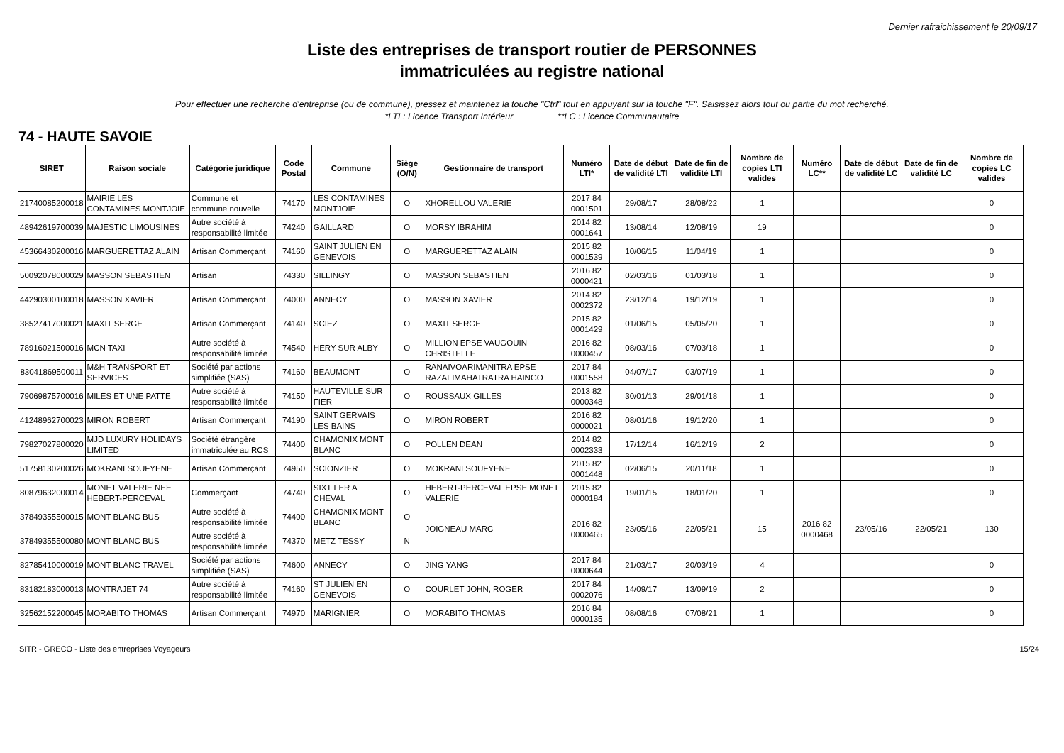Dernier rafraichissement le 20/09/17
Liste des entreprises de transport routier de PERSONNES
immatriculées au registre national
Pour effectuer une recherche d'entreprise (ou de commune), pressez et maintenez la touche "Ctrl" tout en appuyant sur la touche "F". Saisissez alors tout ou partie du mot recherché.
*LTI : Licence Transport Intérieur **LC : Licence Communautaire
74 - HAUTE SAVOIE
| SIRET | Raison sociale | Catégorie juridique | Code Postal | Commune | Siège (O/N) | Gestionnaire de transport | Numéro LTI* | Date de début de validité LTI | Date de fin de validité LTI | Nombre de copies LTI valides | Numéro LC** | Date de début de validité LC | Date de fin de validité LC | Nombre de copies LC valides |
| --- | --- | --- | --- | --- | --- | --- | --- | --- | --- | --- | --- | --- | --- | --- |
| 21740085200018 | MAIRIE LES CONTAMINES MONTJOIE | Commune et commune nouvelle | 74170 | LES CONTAMINES MONTJOIE | O | XHORELLOU VALERIE | 2017 84 0001501 | 29/08/17 | 28/08/22 | 1 | | | | 0 |
| 48942619700039 | MAJESTIC LIMOUSINES | Autre société à responsabilité limitée | 74240 | GAILLARD | O | MORSY IBRAHIM | 2014 82 0001641 | 13/08/14 | 12/08/19 | 19 | | | | 0 |
| 45366430200016 | MARGUERETTAZ ALAIN | Artisan Commerçant | 74160 | SAINT JULIEN EN GENEVOIS | O | MARGUERETTAZ ALAIN | 2015 82 0001539 | 10/06/15 | 11/04/19 | 1 | | | | 0 |
| 50092078000029 | MASSON SEBASTIEN | Artisan | 74330 | SILLINGY | O | MASSON SEBASTIEN | 2016 82 0000421 | 02/03/16 | 01/03/18 | 1 | | | | 0 |
| 44290300100018 | MASSON XAVIER | Artisan Commerçant | 74000 | ANNECY | O | MASSON XAVIER | 2014 82 0002372 | 23/12/14 | 19/12/19 | 1 | | | | 0 |
| 38527417000021 | MAXIT SERGE | Artisan Commerçant | 74140 | SCIEZ | O | MAXIT SERGE | 2015 82 0001429 | 01/06/15 | 05/05/20 | 1 | | | | 0 |
| 78916021500016 | MCN TAXI | Autre société à responsabilité limitée | 74540 | HERY SUR ALBY | O | MILLION EPSE VAUGOUIN CHRISTELLE | 2016 82 0000457 | 08/03/16 | 07/03/18 | 1 | | | | 0 |
| 83041869500011 | M&H TRANSPORT ET SERVICES | Société par actions simplifiée (SAS) | 74160 | BEAUMONT | O | RANAIVOARIMANITRA EPSE RAZAFIMAHATRATRA HAINGO | 2017 84 0001558 | 04/07/17 | 03/07/19 | 1 | | | | 0 |
| 79069875700016 | MILES ET UNE PATTE | Autre société à responsabilité limitée | 74150 | HAUTEVILLE SUR FIER | O | ROUSSAUX GILLES | 2013 82 0000348 | 30/01/13 | 29/01/18 | 1 | | | | 0 |
| 41248962700023 | MIRON ROBERT | Artisan Commerçant | 74190 | SAINT GERVAIS LES BAINS | O | MIRON ROBERT | 2016 82 0000021 | 08/01/16 | 19/12/20 | 1 | | | | 0 |
| 79827027800020 | MJD LUXURY HOLIDAYS LIMITED | Société étrangère immatriculée au RCS | 74400 | CHAMONIX MONT BLANC | O | POLLEN DEAN | 2014 82 0002333 | 17/12/14 | 16/12/19 | 2 | | | | 0 |
| 51758130200026 | MOKRANI SOUFYENE | Artisan Commerçant | 74950 | SCIONZIER | O | MOKRANI SOUFYENE | 2015 82 0001448 | 02/06/15 | 20/11/18 | 1 | | | | 0 |
| 80879632000014 | MONET VALERIE NEE HEBERT-PERCEVAL | Commerçant | 74740 | SIXT FER A CHEVAL | O | HEBERT-PERCEVAL EPSE MONET VALERIE | 2015 82 0000184 | 19/01/15 | 18/01/20 | 1 | | | | 0 |
| 37849355500015 | MONT BLANC BUS | Autre société à responsabilité limitée | 74400 | CHAMONIX MONT BLANC | O | JOIGNEAU MARC | 2016 82 0000465 | 23/05/16 | 22/05/21 | 15 | 2016 82 0000468 | 23/05/16 | 22/05/21 | 130 |
| 37849355500080 | MONT BLANC BUS | Autre société à responsabilité limitée | 74370 | METZ TESSY | N | | | | | | | | | |
| 82785410000019 | MONT BLANC TRAVEL | Société par actions simplifiée (SAS) | 74600 | ANNECY | O | JING YANG | 2017 84 0000644 | 21/03/17 | 20/03/19 | 4 | | | | 0 |
| 83182183000013 | MONTRAJET 74 | Autre société à responsabilité limitée | 74160 | ST JULIEN EN GENEVOIS | O | COURLET JOHN, ROGER | 2017 84 0002076 | 14/09/17 | 13/09/19 | 2 | | | | 0 |
| 32562152200045 | MORABITO THOMAS | Artisan Commerçant | 74970 | MARIGNIER | O | MORABITO THOMAS | 2016 84 0000135 | 08/08/16 | 07/08/21 | 1 | | | | 0 |
SITR - GRECO - Liste des entreprises Voyageurs 15/24